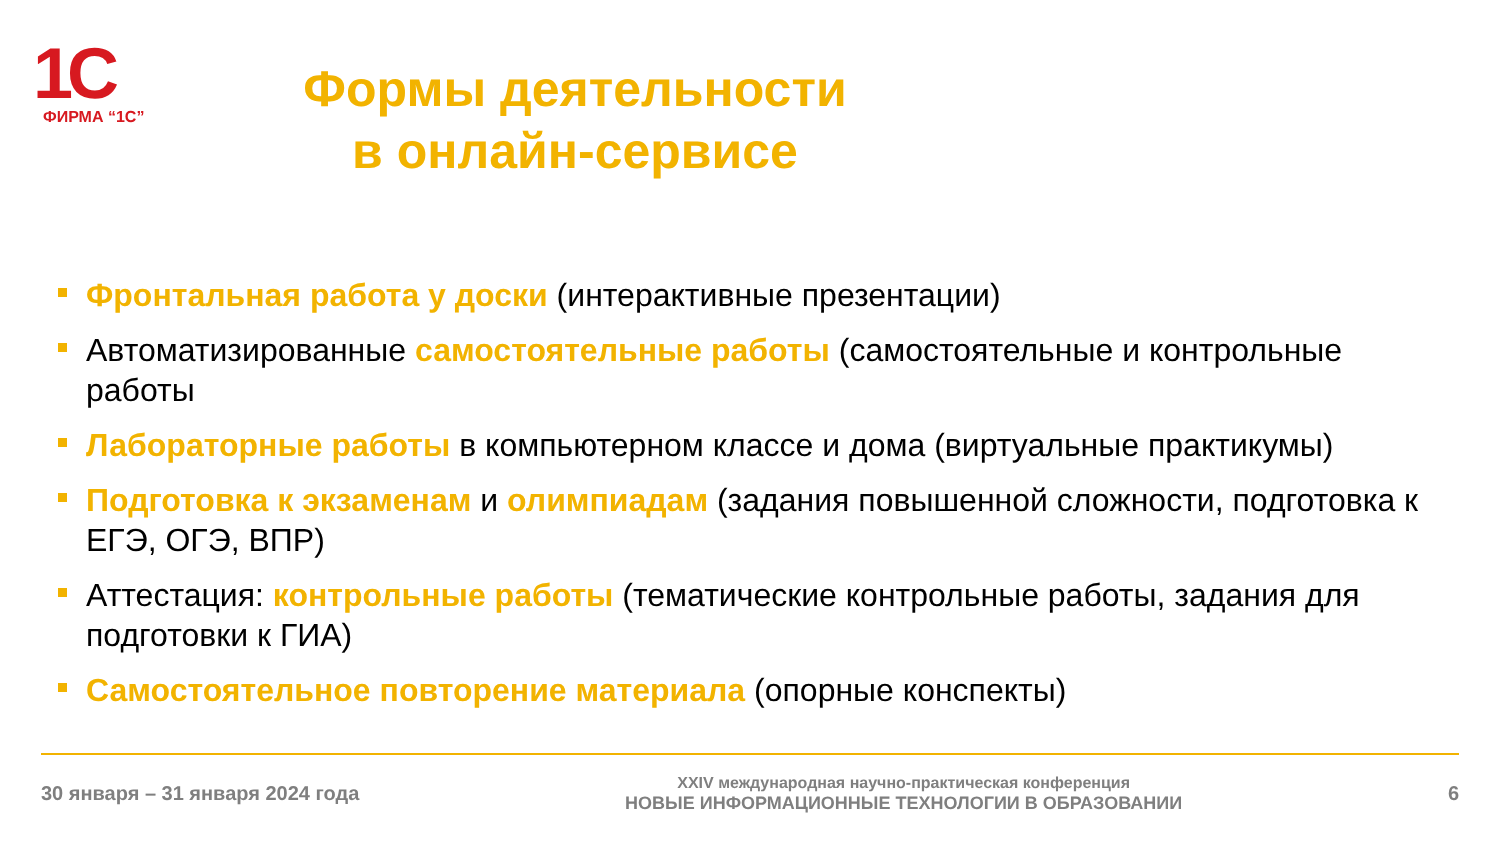1C
ФИРМА “1С”
Формы деятельности
в онлайн-сервисе
Фронтальная работа у доски (интерактивные презентации)
Автоматизированные самостоятельные работы (самостоятельные и контрольные работы
Лабораторные работы в компьютерном классе и дома (виртуальные практикумы)
Подготовка к экзаменам и олимпиадам (задания повышенной сложности, подготовка к ЕГЭ, ОГЭ, ВПР)
Аттестация: контрольные работы (тематические контрольные работы, задания для подготовки к ГИА)
Самостоятельное повторение материала (опорные конспекты)
30 января – 31 января 2024 года
XXIV международная научно-практическая конференция
НОВЫЕ ИНФОРМАЦИОННЫЕ ТЕХНОЛОГИИ В ОБРАЗОВАНИИ
6